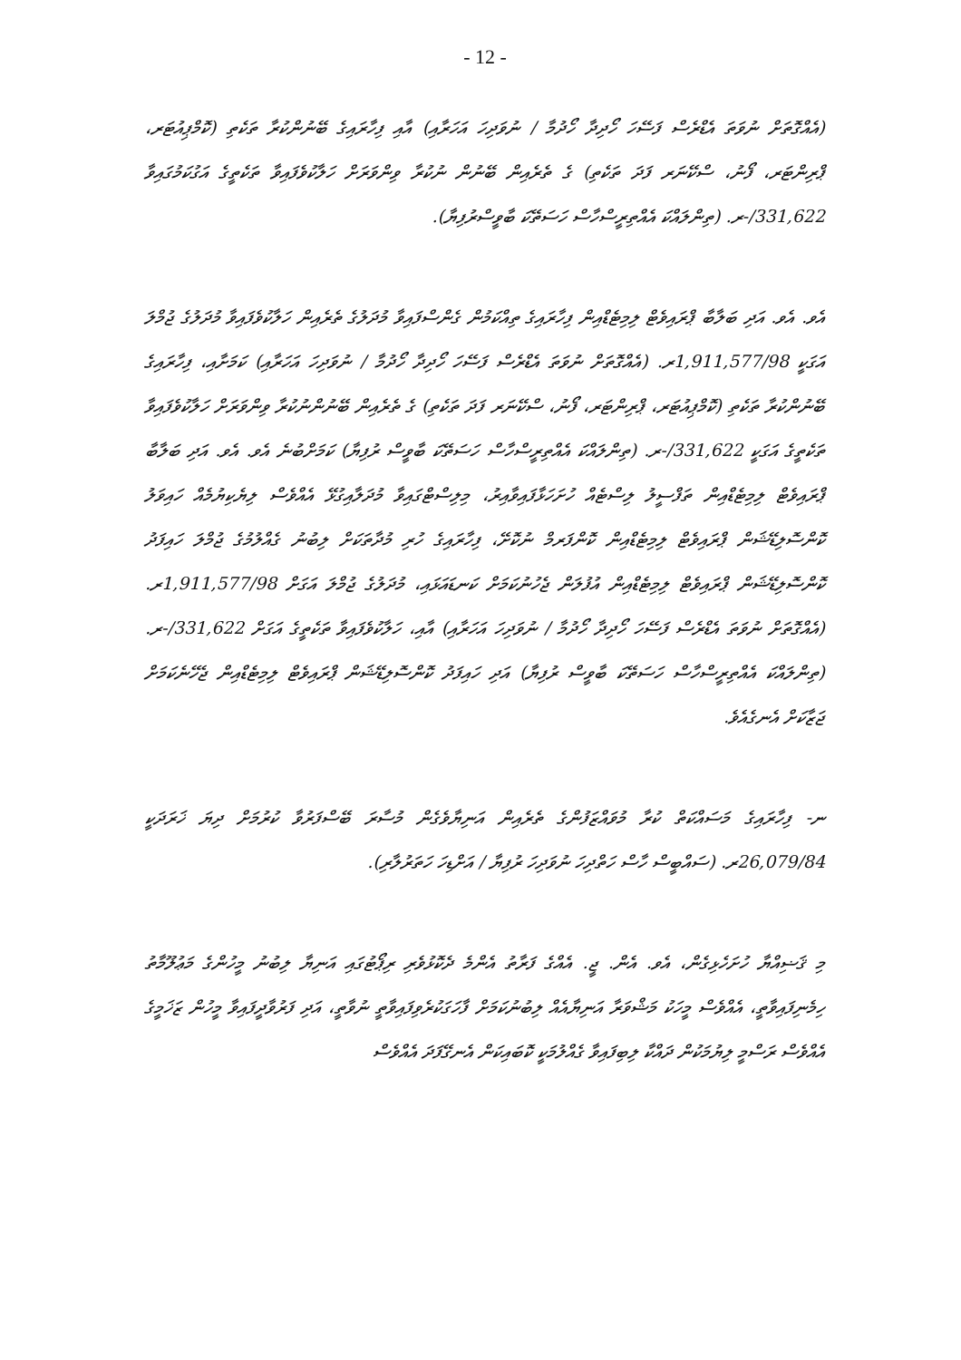- 12 -
(އެއްގޮތަށް ނުވަތަ އެޑްރެސް ފަސޭހަ ހޯދިދާ ހޯދުމާ / ނުވަދިހަ އަހަރާއި) އާއި ފިހާރައިގެ ބޭނުންކުރާ ތަކެތި (ކޮމްޕިއުޓަރ، ޕްރިންޓަރ، ފޯނު، ސްކޭނަރ ފަދަ ތަކެތި) ގެ ތެރެއިން ބޭނުން ނުކުރާ ވިންވަރަށް ހަލާކުވެފައިވާ ތަކެތީގެ އަގުކަމުގައިވާ 331,622/-ރ. (ތިންލައްކަ އެއްތިރީސްހާސް ހަސަތޭކަ ބާވީސްރުފިޔާ).
އެވ. އެވ. އަދި ބަލާބާ ޕްރައިވެޓް ލިމިޓެޑްއިން ފިހާރައިގެ ތިއްކަމުން ގެންސްފައިވާ މުދަލުގެ ތެރެއިން ހަލާކުވެފައިވާ މުދަލުގެ ޖުމްލަ އަގަކީ 1,911,577/98ރ. (އެއްގޮތަށް ނުވަތަ އެޑްރެސް ފަސޭހަ ހޯދިދާ ހޯދުމާ / ނުވަދިހަ އަހަރާއި) ކަމަށާއި، ފިހާރައިގެ ބޭނުންކުރާ ތަކެތި (ކޮމްޕިއުޓަރ، ޕްރިންޓަރ، ފޯނު، ސްކޭނަރ ފަދަ ތަކެތި) ގެ ތެރެއިން ބޭނުންނުކުރާ ވިންވަރަށް ހަލާކުވެފައިވާ ތަކެތީގެ އަގަކީ 331,622/-ރ. (ތިންލައްކަ އެއްތިރީސްހާސް ހަސަތޭކަ ބާވީސް ރުފިޔާ) ކަމަށްބުނެ އެވ. އެވ. އަދި ބަލާބާ ޕްރައިވެޓް ލިމިޓެޑްއިން ތަފްސީލު ލިސްޓެއް ހުށަހަޅާފައިވާއިރު، މިލިސްޓްގައިވާ މުދަލާއިގުޅޭ އެއްވެސް ލިޔެކިޔުމެއް ހައިވަލު ކޮންސޮލިޑޭޝަން ޕްރައިވެޓް ލިމިޓެޑްއިން ކޮންފަރމް ނުކޮށޭ، ފިހާރައިގެ ހުރި މުދާތަކަށް ލިބުނު ގެއްލުމުގެ ޖުމްލަ ހައިފަދު ކޮންސޮލިޑޭޝަން ޕްރައިވެޓް ލިމިޓެޑްއިން އުފުލަން ޖެހުނުކަމަށް ކަނޑައަޅައި، މުދަލުގެ ޖުމްލަ އަގަށް 1,911,577/98ރ. (އެއްގޮތަށް ނުވަތަ އެޑްރެސް ފަސޭހަ ހޯދިދާ ހޯދުމާ / ނުވަދިހަ އަހަރާއި) އާއި، ހަލާކުވެފައިވާ ތަކެތީގެ އަގަށް 331,622/-ރ. (ތިންލައްކަ އެއްތިރީސްހާސް ހަސަތޭކަ ބާވީސް ރުފިޔާ) އަދި ހައިފަދު ކޮންސޮލިޑޭޝަން ޕްރައިވެޓް ލިމިޓެޑްއިން ޖެހޭނެކަމަށް ޖަޒާކަށް އެނގެއެވެ.
ނ- ފިހާރައިގެ މަސައްކަތް ކުރާ މުވައްޒަފުންގެ ތެރެއިން އަނިޔާވެގެން މުސާރަ ބޭސްފަރުވާ ކުރުމަށް ދިޔަ ޚަރަދަކީ 26,079/84ރ. (ސައްބީސް ހާސް ހަތްދިހަ ނުވަދިހަ ރުފިޔާ / އަށްޑިހަ ހަތަރުލާރި).
މި ޤަޟިއްޔާ ހުށަހެޅިގެން، އެވ. އެން. ޖީ. އެއްގެ ފަރާތު އެންމެ ދެކޮޅުވެރި ރިޕޯޓުގައި އަނިޔާ ލިބުނު މީހުންގެ މަޢުލޫމާތު ހިމެނިފައިވާތީ، އެއްވެސް މީހަކު މަޝްވަރާ އަނިޔާއެއް ލިބުނުކަމަށް ފާހަގަކުރެވިފައިވާތީ ނުވާތީ، އަދި ފަރުވާދީފައިވާ މީހުން ޒަޚަމީގެ އެއްވެސް ރަސްމީ ލިޔުމަކުން ދައްކާ ލިބިފައިވާ ގެއްލުމަކީ ކޮބައިކަން އެނގޭފަދަ އެއްވެސް